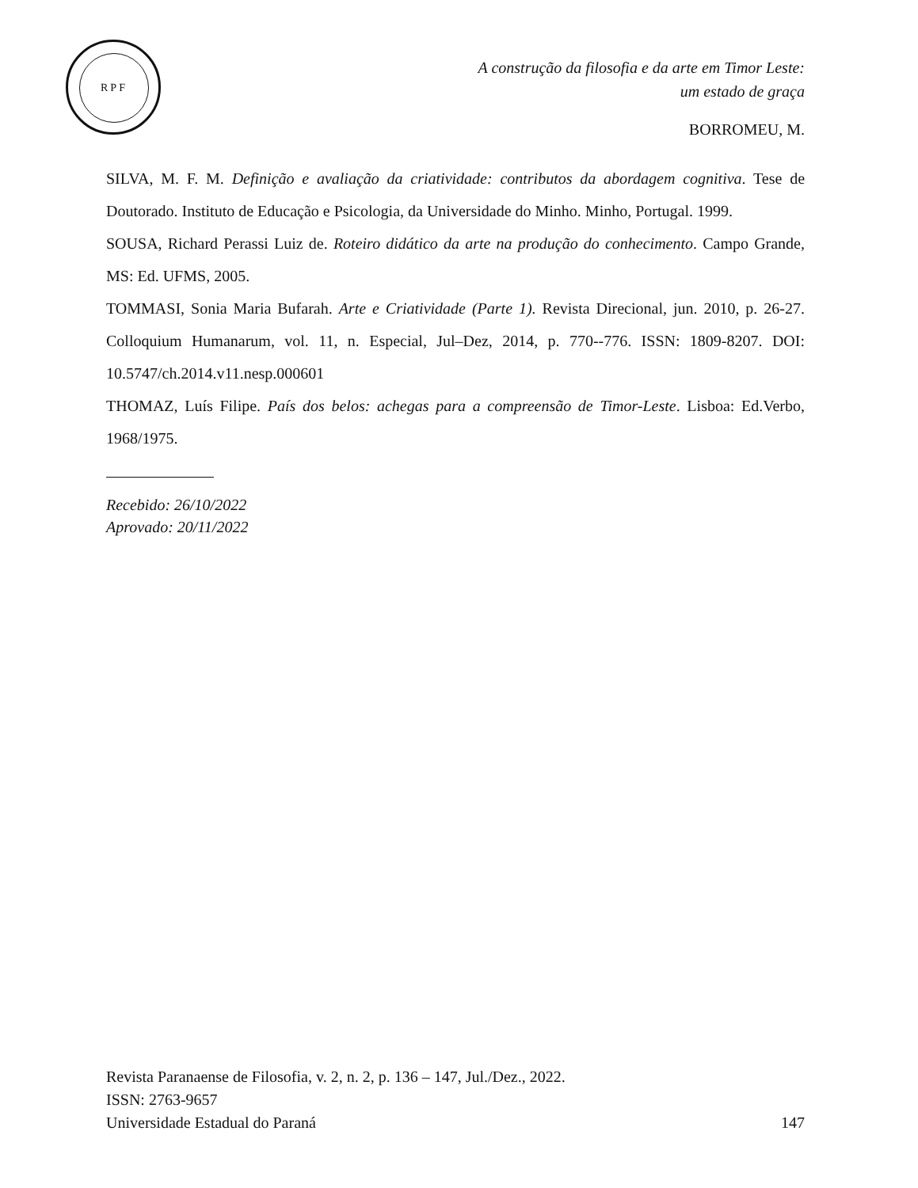RPF
A construção da filosofia e da arte em Timor Leste:
um estado de graça
BORROMEU, M.
SILVA, M. F. M. Definição e avaliação da criatividade: contributos da abordagem cognitiva. Tese de Doutorado. Instituto de Educação e Psicologia, da Universidade do Minho. Minho, Portugal. 1999.
SOUSA, Richard Perassi Luiz de. Roteiro didático da arte na produção do conhecimento. Campo Grande, MS: Ed. UFMS, 2005.
TOMMASI, Sonia Maria Bufarah. Arte e Criatividade (Parte 1). Revista Direcional, jun. 2010, p. 26-27. Colloquium Humanarum, vol. 11, n. Especial, Jul–Dez, 2014, p. 770--776. ISSN: 1809-8207. DOI: 10.5747/ch.2014.v11.nesp.000601
THOMAZ, Luís Filipe. País dos belos: achegas para a compreensão de Timor-Leste. Lisboa: Ed.Verbo, 1968/1975.
Recebido: 26/10/2022
Aprovado: 20/11/2022
Revista Paranaense de Filosofia, v. 2, n. 2, p. 136 – 147, Jul./Dez., 2022.
ISSN: 2763-9657
Universidade Estadual do Paraná 147